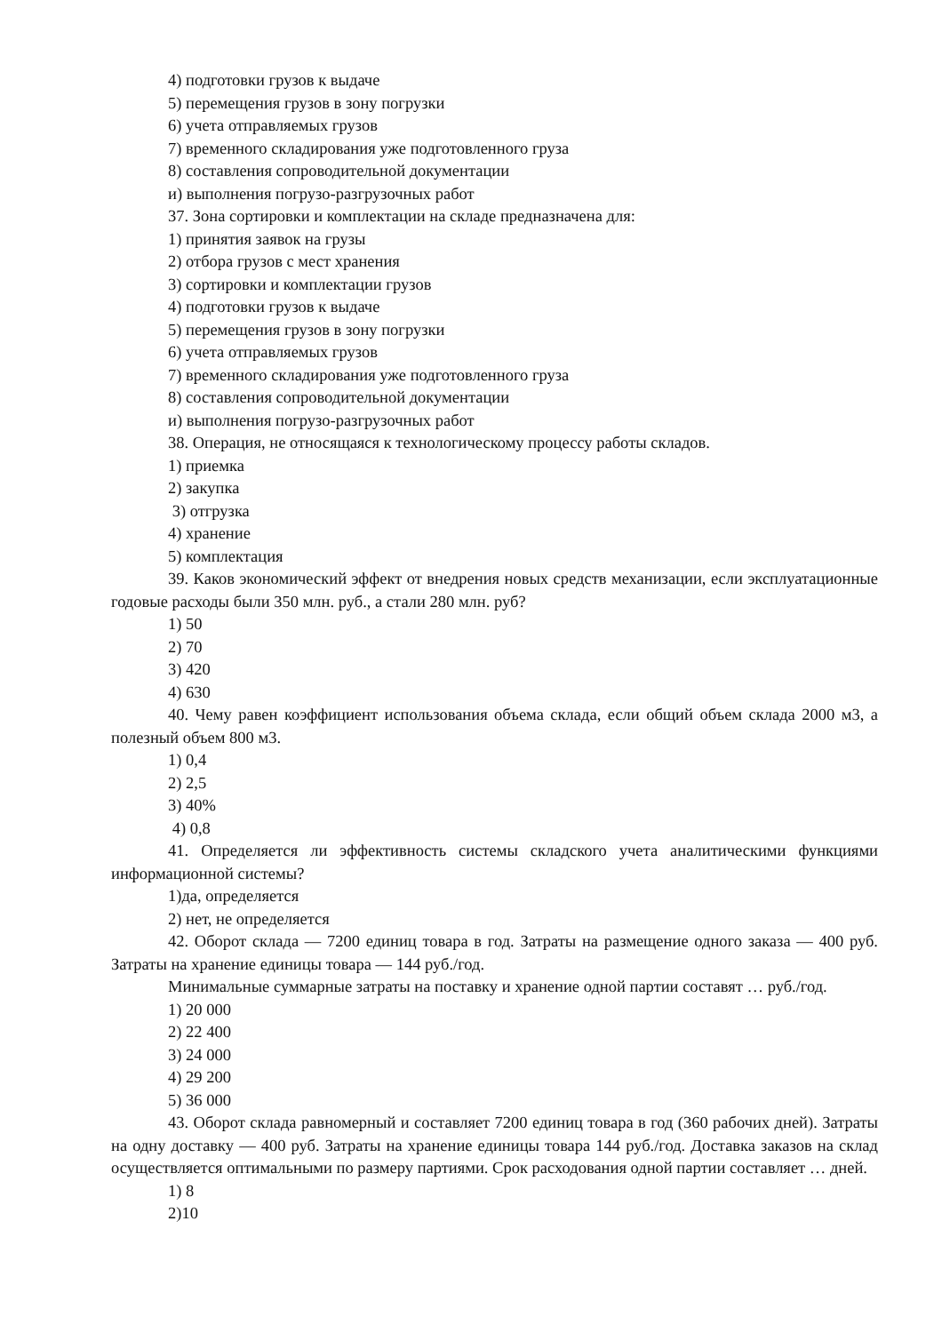4) подготовки грузов к выдаче
5) перемещения грузов в зону погрузки
6) учета отправляемых грузов
7) временного складирования уже подготовленного груза
8) составления сопроводительной документации
и) выполнения погрузо-разгрузочных работ
37. Зона сортировки и комплектации на складе предназначена для:
1) принятия заявок на грузы
2) отбора грузов с мест хранения
3) сортировки и комплектации грузов
4) подготовки грузов к выдаче
5) перемещения грузов в зону погрузки
6) учета отправляемых грузов
7) временного складирования уже подготовленного груза
8) составления сопроводительной документации
и) выполнения погрузо-разгрузочных работ
38. Операция, не относящаяся к технологическому процессу работы складов.
1) приемка
2) закупка
3) отгрузка
4) хранение
5) комплектация
39. Каков экономический эффект от внедрения новых средств механизации, если эксплуатационные годовые расходы были 350 млн. руб., а стали 280 млн. руб?
1) 50
2) 70
3) 420
4) 630
40. Чему равен коэффициент использования объема склада, если общий объем склада 2000 м3, а полезный объем 800 м3.
1) 0,4
2) 2,5
3) 40%
4) 0,8
41. Определяется ли эффективность системы складского учета аналитическими функциями информационной системы?
1)да, определяется
2) нет, не определяется
42. Оборот склада — 7200 единиц товара в год. Затраты на размещение одного заказа — 400 руб. Затраты на хранение единицы товара — 144 руб./год.
Минимальные суммарные затраты на поставку и хранение одной партии составят … руб./год.
1) 20 000
2) 22 400
3) 24 000
4) 29 200
5) 36 000
43. Оборот склада равномерный и составляет 7200 единиц товара в год (360 рабочих дней). Затраты на одну доставку — 400 руб. Затраты на хранение единицы товара 144 руб./год. Доставка заказов на склад осуществляется оптимальными по размеру партиями. Срок расходования одной партии составляет … дней.
1) 8
2)10